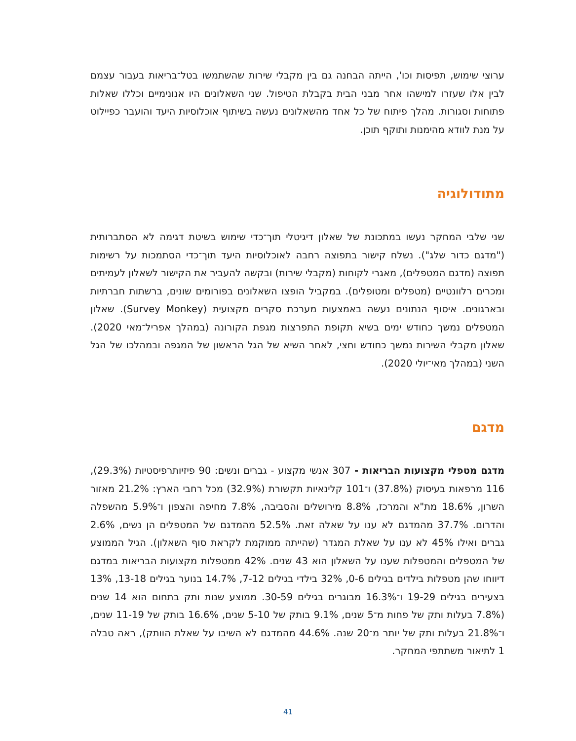ערוצי שימוש, תפיסות וכו', הייתה הבחנה גם בין מקבלי שירות שהשתמשו בטל־בריאות בעבור עצמם לבין אלו שעזרו למישהו אחר מבני הבית בקבלת הטיפול. שני השאלונים היו אנונימיים וכללו שאלות פתוחות וסגורות. מהלך פיתוח של כל אחד מהשאלונים נעשה בשיתוף אוכלוסיות היעד והועבר כפיילוט על מנת לוודא מהימנות ותוקף תוכן.
מתודולוגיה
שני שלבי המחקר נעשו במתכונת של שאלון דיגיטלי תוך־כדי שימוש בשיטת דגימה לא הסתברותית ("מדגם כדור שלג"). נשלח קישור בתפוצה רחבה לאוכלוסיות היעד תוך־כדי הסתמכות על רשימות תפוצה (מדגם המטפלים), מאגרי לקוחות (מקבלי שירות) ובקשה להעביר את הקישור לשאלון לעמיתים ומכרים רלוונטיים (מטפלים ומטופלים). במקביל הופצו השאלונים בפורומים שונים, ברשתות חברתיות ובארגונים. איסוף הנתונים נעשה באמצעות מערכת סקרים מקצועית (Survey Monkey). שאלון המטפלים נמשך כחודש ימים בשיא תקופת התפרצות מגפת הקורונה (במהלך אפריל־מאי 2020). שאלון מקבלי השירות נמשך כחודש וחצי, לאחר השיא של הגל הראשון של המגפה ובמהלכו של הגל השני (במהלך מאי־יולי 2020).
מדגם
מדגם מטפלי מקצועות הבריאות - 307 אנשי מקצוע - גברים ונשים: 90 פיזיותרפיסטיות (29.3%), 116 מרפאות בעיסוק (37.8%) ו־101 קלינאיות תקשורת (32.9%) מכל רחבי הארץ: 21.2% מאזור השרון, 18.6% מת"א והמרכז, 8.8% מירושלים והסביבה, 7.8% מחיפה והצפון ו־5.9% מהשפלה והדרום. 37.7% מהמדגם לא ענו על שאלה זאת. 52.5% מהמדגם של המטפלים הן נשים, 2.6% גברים ואילו 45% לא ענו על שאלת המגדר (שהייתה ממוקמת לקראת סוף השאלון). הגיל הממוצע של המטפלים והמטפלות שענו על השאלון הוא 43 שנים. 42% ממטפלות מקצועות הבריאות במדגם דיווחו שהן מטפלות בילדים בגילים 0-6, 32% בילדי בגילים 7-12, 14.7% בנוער בגילים 13-18, 13% בצעירים בגילים 19-29 ו־16.3% מבוגרים בגילים 30-59. ממוצע שנות ותק בתחום הוא 14 שנים (7.8% בעלות ותק של פחות מ־5 שנים, 9.1% בותק של 5-10 שנים, 16.6% בותק של 11-19 שנים, ו־21.8% בעלות ותק של יותר מ־20 שנה. 44.6% מהמדגם לא השיבו על שאלת הוותק), ראה טבלה 1 לתיאור משתתפי המחקר.
41